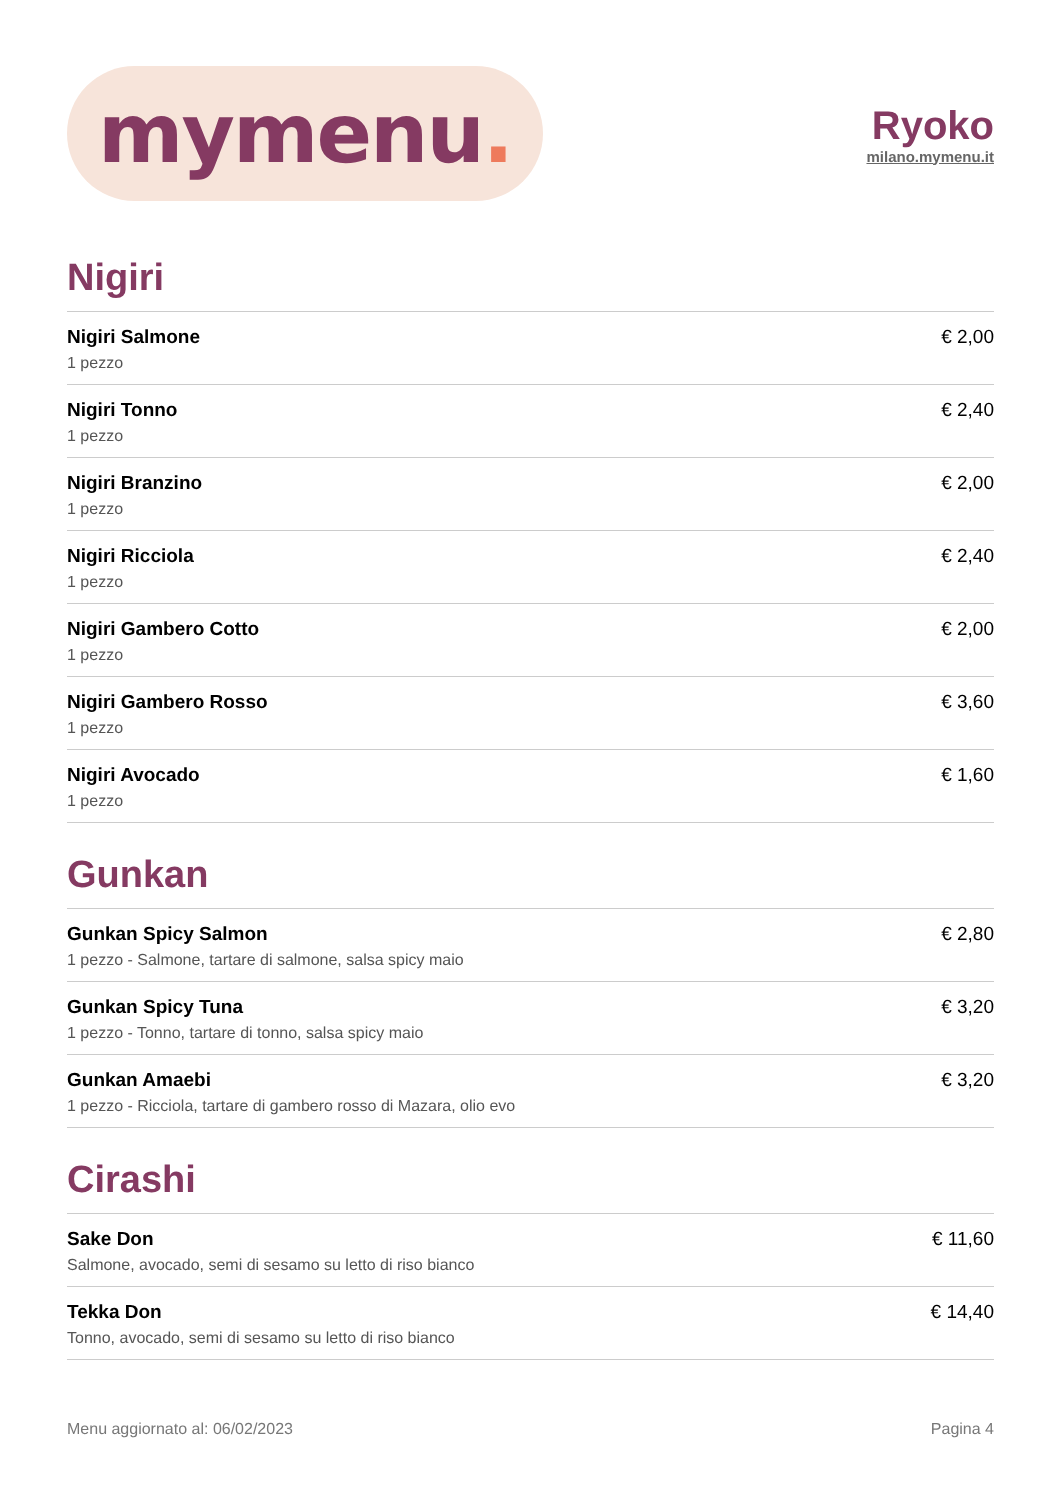mymenu.
Ryoko
milano.mymenu.it
Nigiri
Nigiri Salmone
1 pezzo
€ 2,00
Nigiri Tonno
1 pezzo
€ 2,40
Nigiri Branzino
1 pezzo
€ 2,00
Nigiri Ricciola
1 pezzo
€ 2,40
Nigiri Gambero Cotto
1 pezzo
€ 2,00
Nigiri Gambero Rosso
1 pezzo
€ 3,60
Nigiri Avocado
1 pezzo
€ 1,60
Gunkan
Gunkan Spicy Salmon
1 pezzo - Salmone, tartare di salmone, salsa spicy maio
€ 2,80
Gunkan Spicy Tuna
1 pezzo - Tonno, tartare di tonno, salsa spicy maio
€ 3,20
Gunkan Amaebi
1 pezzo - Ricciola, tartare di gambero rosso di Mazara, olio evo
€ 3,20
Cirashi
Sake Don
Salmone, avocado, semi di sesamo su letto di riso bianco
€ 11,60
Tekka Don
Tonno, avocado, semi di sesamo su letto di riso bianco
€ 14,40
Menu aggiornato al: 06/02/2023 Pagina 4